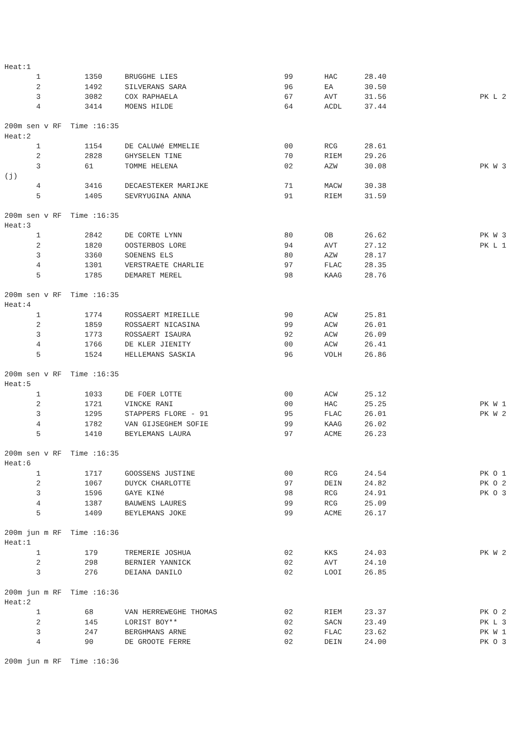Heat:1
| 1 | 1350 | BRUGGHE LIES | 99 | HAC | 28.40 | |
| 2 | 1492 | SILVERANS SARA | 96 | EA | 30.50 | |
| 3 | 3082 | COX RAPHAELA | 67 | AVT | 31.56 | PK L 2 |
| 4 | 3414 | MOENS HILDE | 64 | ACDL | 37.44 | |
200m sen v RF Time :16:35
Heat:2
| 1 | 1154 | DE CALUWé EMMELIE | 00 | RCG | 28.61 | |
| 2 | 2828 | GHYSELEN TINE | 70 | RIEM | 29.26 | |
| 3 | 61 | TOMME HELENA | 02 | AZW | 30.08 | PK W 3 |
(j)
| 4 | 3416 | DECAESTEKER MARIJKE | 71 | MACW | 30.38 | |
| 5 | 1405 | SEVRYUGINA ANNA | 91 | RIEM | 31.59 | |
200m sen v RF Time :16:35
Heat:3
| 1 | 2842 | DE CORTE LYNN | 80 | OB | 26.62 | PK W 3 |
| 2 | 1820 | OOSTERBOS LORE | 94 | AVT | 27.12 | PK L 1 |
| 3 | 3360 | SOENENS ELS | 80 | AZW | 28.17 | |
| 4 | 1301 | VERSTRAETE CHARLIE | 97 | FLAC | 28.35 | |
| 5 | 1785 | DEMARET MEREL | 98 | KAAG | 28.76 | |
200m sen v RF Time :16:35
Heat:4
| 1 | 1774 | ROSSAERT MIREILLE | 90 | ACW | 25.81 | |
| 2 | 1859 | ROSSAERT NICASINA | 99 | ACW | 26.01 | |
| 3 | 1773 | ROSSAERT ISAURA | 92 | ACW | 26.09 | |
| 4 | 1766 | DE KLER JIENITY | 00 | ACW | 26.41 | |
| 5 | 1524 | HELLEMANS SASKIA | 96 | VOLH | 26.86 | |
200m sen v RF Time :16:35
Heat:5
| 1 | 1033 | DE FOER LOTTE | 00 | ACW | 25.12 | |
| 2 | 1721 | VINCKE RANI | 00 | HAC | 25.25 | PK W 1 |
| 3 | 1295 | STAPPERS FLORE - 91 | 95 | FLAC | 26.01 | PK W 2 |
| 4 | 1782 | VAN GIJSEGHEM SOFIE | 99 | KAAG | 26.02 | |
| 5 | 1410 | BEYLEMANS LAURA | 97 | ACME | 26.23 | |
200m sen v RF Time :16:35
Heat:6
| 1 | 1717 | GOOSSENS JUSTINE | 00 | RCG | 24.54 | PK O 1 |
| 2 | 1067 | DUYCK CHARLOTTE | 97 | DEIN | 24.82 | PK O 2 |
| 3 | 1596 | GAYE KINé | 98 | RCG | 24.91 | PK O 3 |
| 4 | 1387 | BAUWENS LAURES | 99 | RCG | 25.09 | |
| 5 | 1409 | BEYLEMANS JOKE | 99 | ACME | 26.17 | |
200m jun m RF Time :16:36
Heat:1
| 1 | 179 | TREMERIE JOSHUA | 02 | KKS | 24.03 | PK W 2 |
| 2 | 298 | BERNIER YANNICK | 02 | AVT | 24.10 | |
| 3 | 276 | DEIANA DANILO | 02 | LOOI | 26.85 | |
200m jun m RF Time :16:36
Heat:2
| 1 | 68 | VAN HERREWEGHE THOMAS | 02 | RIEM | 23.37 | PK O 2 |
| 2 | 145 | LORIST BOY** | 02 | SACN | 23.49 | PK L 3 |
| 3 | 247 | BERGHMANS ARNE | 02 | FLAC | 23.62 | PK W 1 |
| 4 | 90 | DE GROOTE FERRE | 02 | DEIN | 24.00 | PK O 3 |
200m jun m RF Time :16:36